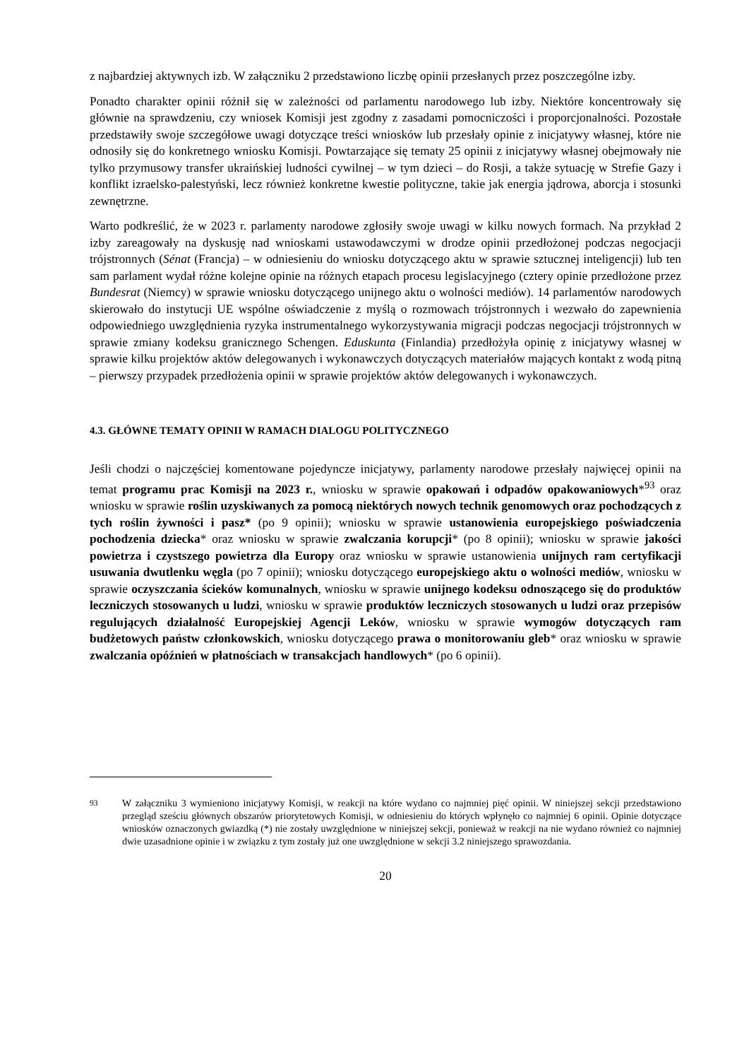z najbardziej aktywnych izb. W załączniku 2 przedstawiono liczbę opinii przesłanych przez poszczególne izby.
Ponadto charakter opinii różnił się w zależności od parlamentu narodowego lub izby. Niektóre koncentrowały się głównie na sprawdzeniu, czy wniosek Komisji jest zgodny z zasadami pomocniczości i proporcjonalności. Pozostałe przedstawiły swoje szczegółowe uwagi dotyczące treści wniosków lub przesłały opinie z inicjatywy własnej, które nie odnosiły się do konkretnego wniosku Komisji. Powtarzające się tematy 25 opinii z inicjatywy własnej obejmowały nie tylko przymusowy transfer ukraińskiej ludności cywilnej – w tym dzieci – do Rosji, a także sytuację w Strefie Gazy i konflikt izraelsko-palestyński, lecz również konkretne kwestie polityczne, takie jak energia jądrowa, aborcja i stosunki zewnętrzne.
Warto podkreślić, że w 2023 r. parlamenty narodowe zgłosiły swoje uwagi w kilku nowych formach. Na przykład 2 izby zareagowały na dyskusję nad wnioskami ustawodawczymi w drodze opinii przedłożonej podczas negocjacji trójstronnych (Sénat (Francja) – w odniesieniu do wniosku dotyczącego aktu w sprawie sztucznej inteligencji) lub ten sam parlament wydał różne kolejne opinie na różnych etapach procesu legislacyjnego (cztery opinie przedłożone przez Bundesrat (Niemcy) w sprawie wniosku dotyczącego unijnego aktu o wolności mediów). 14 parlamentów narodowych skierowało do instytucji UE wspólne oświadczenie z myślą o rozmowach trójstronnych i wezwało do zapewnienia odpowiedniego uwzględnienia ryzyka instrumentalnego wykorzystywania migracji podczas negocjacji trójstronnych w sprawie zmiany kodeksu granicznego Schengen. Eduskunta (Finlandia) przedłożyła opinię z inicjatywy własnej w sprawie kilku projektów aktów delegowanych i wykonawczych dotyczących materiałów mających kontakt z wodą pitną – pierwszy przypadek przedłożenia opinii w sprawie projektów aktów delegowanych i wykonawczych.
4.3. GŁÓWNE TEMATY OPINII W RAMACH DIALOGU POLITYCZNEGO
Jeśli chodzi o najczęściej komentowane pojedyncze inicjatywy, parlamenty narodowe przesłały najwięcej opinii na temat programu prac Komisji na 2023 r., wniosku w sprawie opakowań i odpadów opakowaniowych*<sup>93</sup> oraz wniosku w sprawie roślin uzyskiwanych za pomocą niektórych nowych technik genomowych oraz pochodzących z tych roślin żywności i pasz* (po 9 opinii); wniosku w sprawie ustanowienia europejskiego poświadczenia pochodzenia dziecka* oraz wniosku w sprawie zwalczania korupcji* (po 8 opinii); wniosku w sprawie jakości powietrza i czystszego powietrza dla Europy oraz wniosku w sprawie ustanowienia unijnych ram certyfikacji usuwania dwutlenku węgla (po 7 opinii); wniosku dotyczącego europejskiego aktu o wolności mediów, wniosku w sprawie oczyszczania ścieków komunalnych, wniosku w sprawie unijnego kodeksu odnoszącego się do produktów leczniczych stosowanych u ludzi, wniosku w sprawie produktów leczniczych stosowanych u ludzi oraz przepisów regulujących działalność Europejskiej Agencji Leków, wniosku w sprawie wymogów dotyczących ram budżetowych państw członkowskich, wniosku dotyczącego prawa o monitorowaniu gleb* oraz wniosku w sprawie zwalczania opóźnień w płatnościach w transakcjach handlowych* (po 6 opinii).
<sup>93</sup> W załączniku 3 wymieniono inicjatywy Komisji, w reakcji na które wydano co najmniej pięć opinii. W niniejszej sekcji przedstawiono przegląd sześciu głównych obszarów priorytetowych Komisji, w odniesieniu do których wpłynęło co najmniej 6 opinii. Opinie dotyczące wniosków oznaczonych gwiazdką (*) nie zostały uwzględnione w niniejszej sekcji, ponieważ w reakcji na nie wydano również co najmniej dwie uzasadnione opinie i w związku z tym zostały już one uwzględnione w sekcji 3.2 niniejszego sprawozdania.
20